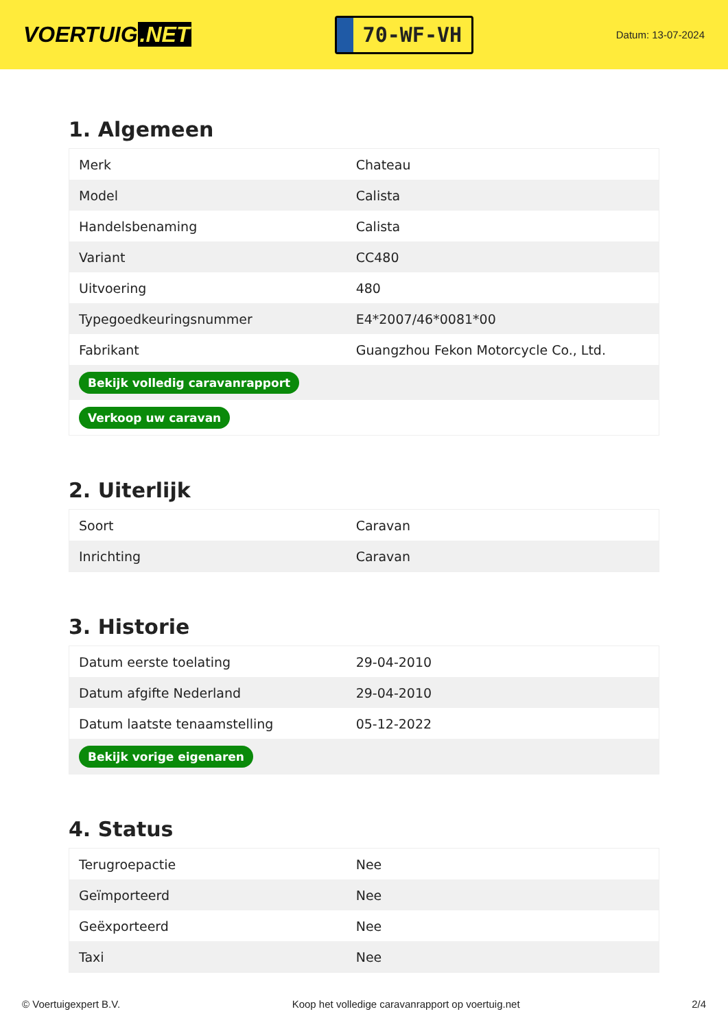VOERTUIG.NET
70-WF-VH
Datum: 13-07-2024
1. Algemeen
| Merk | Chateau |
| Model | Calista |
| Handelsbenaming | Calista |
| Variant | CC480 |
| Uitvoering | 480 |
| Typegoedkeuringsnummer | E4*2007/46*0081*00 |
| Fabrikant | Guangzhou Fekon Motorcycle Co., Ltd. |
| Bekijk volledig caravanrapport | |
| Verkoop uw caravan | |
2. Uiterlijk
| Soort | Caravan |
| Inrichting | Caravan |
3. Historie
| Datum eerste toelating | 29-04-2010 |
| Datum afgifte Nederland | 29-04-2010 |
| Datum laatste tenaamstelling | 05-12-2022 |
| Bekijk vorige eigenaren | |
4. Status
| Terugroepactie | Nee |
| Geïmporteerd | Nee |
| Geëxporteerd | Nee |
| Taxi | Nee |
© Voertuigexpert B.V. Koop het volledige caravanrapport op voertuig.net 2/4